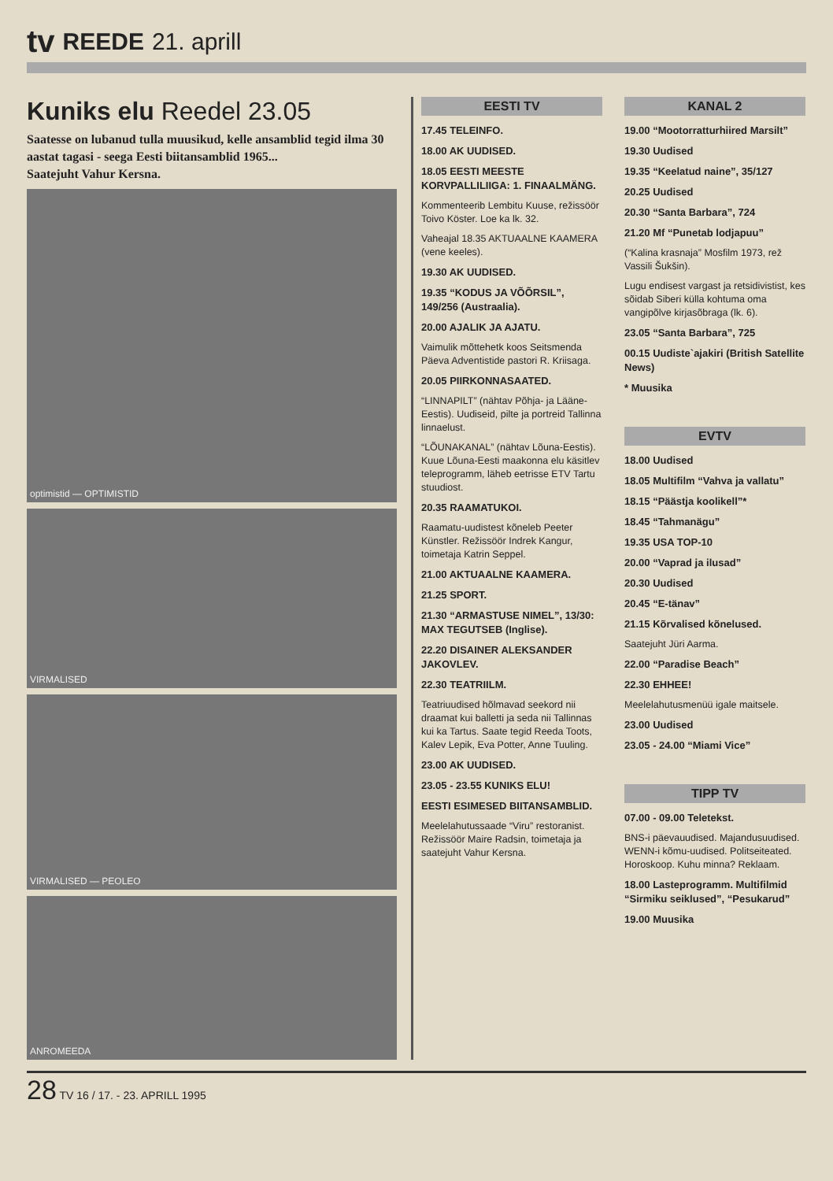tv REEDE 21. aprill
Kuniks elu Reedel 23.05
Saatesse on lubanud tulla muusikud, kelle ansamblid tegid ilma 30 aastat tagasi - seega Eesti biitansamblid 1965...
Saatejuht Vahur Kersna.
optimistid — OPTIMISTID
VIRMALISED
VIRMALISED — PEOLEO
ANROMEEDA
EESTI TV
17.45 TELEINFO.
18.00 AK UUDISED.
18.05 EESTI MEESTE KORVPALLILIIGA: 1. FINAALMÄNG.
Kommenteerib Lembitu Kuuse, režissöör Toivo Köster. Loe ka lk. 32.
Vaheajal 18.35 AKTUAALNE KAAMERA (vene keeles).
19.30 AK UUDISED.
19.35 “KODUS JA VÕÕRSIL”, 149/256 (Austraalia).
20.00 AJALIK JA AJATU.
Vaimulik mõttehetk koos Seitsmenda Päeva Adventistide pastori R. Kriisaga.
20.05 PIIRKONNASAATED.
“LINNAPILT” (nähtav Põhja- ja Lääne-Eestis). Uudiseid, pilte ja portreid Tallinna linnaelust.
“LÕUNAKANAL” (nähtav Lõuna-Eestis). Kuue Lõuna-Eesti maakonna elu käsitlev teleprogramm, läheb eetrisse ETV Tartu stuudiost.
20.35 RAAMATUKOI.
Raamatu-uudistest kõneleb Peeter Künstler. Režissöör Indrek Kangur, toimetaja Katrin Seppel.
21.00 AKTUAALNE KAAMERA.
21.25 SPORT.
21.30 “ARMASTUSE NIMEL”, 13/30: MAX TEGUTSEB (Inglise).
22.20 DISAINER ALEKSANDER JAKOVLEV.
22.30 TEATRIILM.
Teatriuudised hõlmavad seekord nii draamat kui balletti ja seda nii Tallinnas kui ka Tartus. Saate tegid Reeda Toots, Kalev Lepik, Eva Potter, Anne Tuuling.
23.00 AK UUDISED.
23.05 - 23.55 KUNIKS ELU!
EESTI ESIMESED BIITANSAMBLID.
Meelelahutussaade “Viru” restoranist. Režissöör Maire Radsin, toimetaja ja saatejuht Vahur Kersna.
KANAL 2
19.00 “Mootorratturhiired Marsilt”
19.30 Uudised
19.35 “Keelatud naine”, 35/127
20.25 Uudised
20.30 “Santa Barbara”, 724
21.20 Mf “Punetab lodjapuu”
(“Kalina krasnaja” Mosfilm 1973, rež Vassili Šukšin).
Lugu endisest vargast ja retsidivistist, kes sõidab Siberi külla kohtuma oma vangipõlve kirjasõbraga (lk. 6).
23.05 “Santa Barbara”, 725
00.15 Uudiste`ajakiri (British Satellite News)
* Muusika
EVTV
18.00 Uudised
18.05 Multifilm “Vahva ja vallatu”
18.15 “Päästja koolikell”*
18.45 “Tahmanägu”
19.35 USA TOP-10
20.00 “Vaprad ja ilusad”
20.30 Uudised
20.45 “E-tänav”
21.15 Kõrvalised kõnelused.
Saatejuht Jüri Aarma.
22.00 “Paradise Beach”
22.30 EHHEE!
Meelelahutusmenüü igale maitsele.
23.00 Uudised
23.05 - 24.00 “Miami Vice”
TIPP TV
07.00 - 09.00 Teletekst.
BNS-i päevauudised. Majandusuudised. WENN-i kõmu-uudised. Politseiteated. Horoskoop. Kuhu minna? Reklaam.
18.00 Lasteprogramm. Multifilmid “Sirmiku seiklused”, “Pesukarud”
19.00 Muusika
28 TV 16 / 17. - 23. APRILL 1995